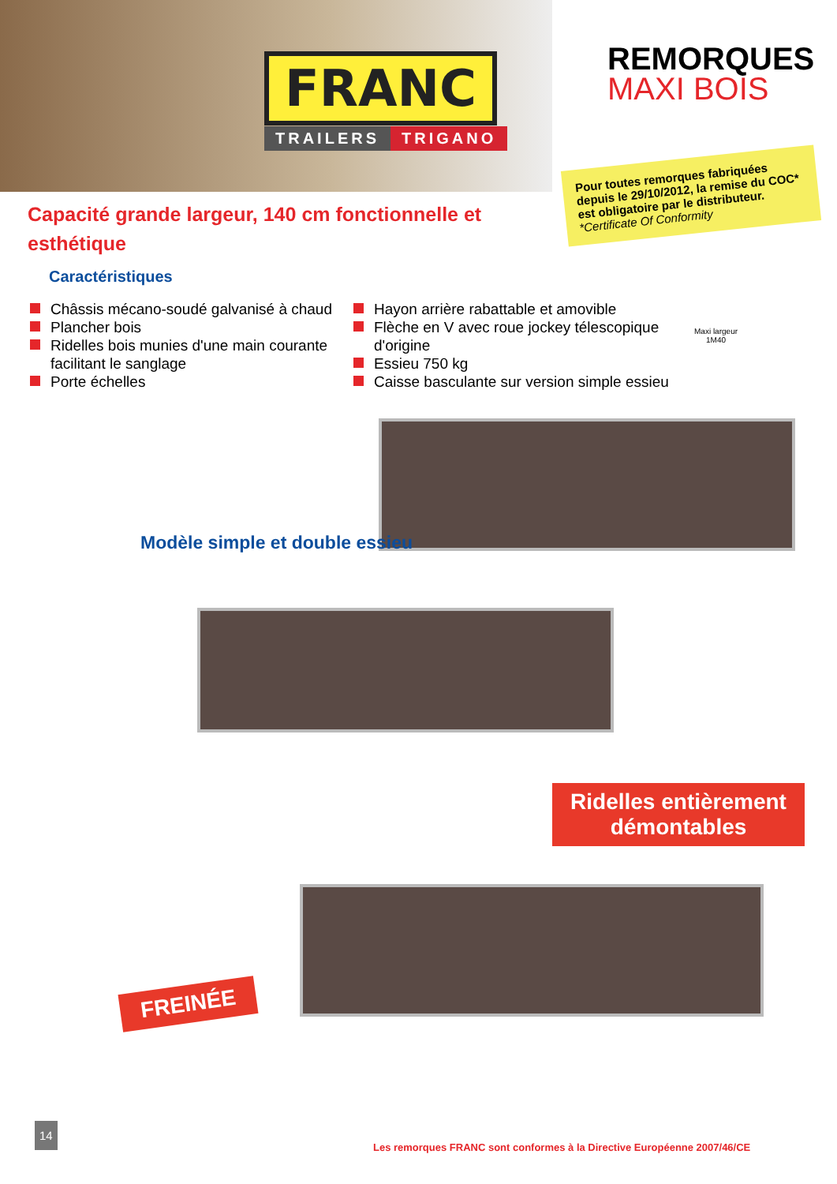FRANC
TRAILERS TRIGANO
REMORQUES
MAXI BOIS
Pour toutes remorques fabriquées depuis le 29/10/2012, la remise du COC* est obligatoire par le distributeur.
*Certificate Of Conformity
Capacité grande largeur, 140 cm fonctionnelle et esthétique
Caractéristiques
Châssis mécano-soudé galvanisé à chaud
Plancher bois
Ridelles bois munies d'une main courante facilitant le sanglage
Porte échelles
Hayon arrière rabattable et amovible
Flèche en V avec roue jockey télescopique d'origine
Essieu 750 kg
Caisse basculante sur version simple essieu
Maxi largeur
1M40
Modèle simple et double essieu
Ridelles entièrement démontables
FREINÉE
14
Les remorques FRANC sont conformes à la Directive Européenne 2007/46/CE